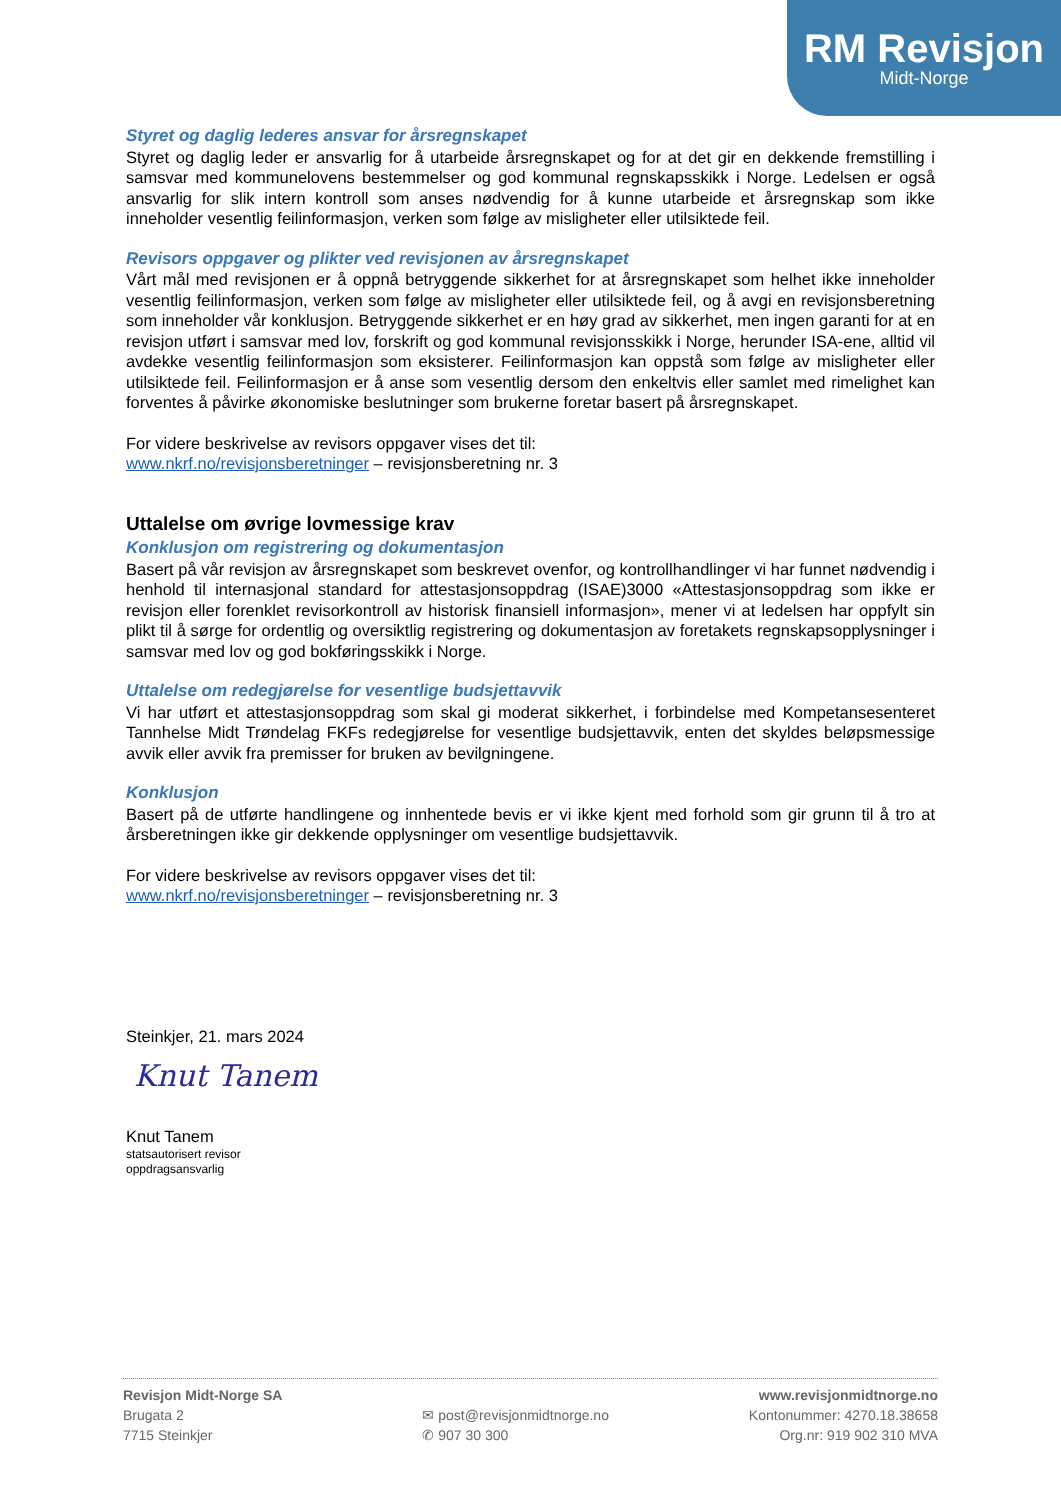RM Revisjon
Midt-Norge
Styret og daglig lederes ansvar for årsregnskapet
Styret og daglig leder er ansvarlig for å utarbeide årsregnskapet og for at det gir en dekkende fremstilling i samsvar med kommunelovens bestemmelser og god kommunal regnskapsskikk i Norge. Ledelsen er også ansvarlig for slik intern kontroll som anses nødvendig for å kunne utarbeide et årsregnskap som ikke inneholder vesentlig feilinformasjon, verken som følge av misligheter eller utilsiktede feil.
Revisors oppgaver og plikter ved revisjonen av årsregnskapet
Vårt mål med revisjonen er å oppnå betryggende sikkerhet for at årsregnskapet som helhet ikke inneholder vesentlig feilinformasjon, verken som følge av misligheter eller utilsiktede feil, og å avgi en revisjonsberetning som inneholder vår konklusjon. Betryggende sikkerhet er en høy grad av sikkerhet, men ingen garanti for at en revisjon utført i samsvar med lov, forskrift og god kommunal revisjonsskikk i Norge, herunder ISA-ene, alltid vil avdekke vesentlig feilinformasjon som eksisterer. Feilinformasjon kan oppstå som følge av misligheter eller utilsiktede feil. Feilinformasjon er å anse som vesentlig dersom den enkeltvis eller samlet med rimelighet kan forventes å påvirke økonomiske beslutninger som brukerne foretar basert på årsregnskapet.
For videre beskrivelse av revisors oppgaver vises det til:
www.nkrf.no/revisjonsberetninger – revisjonsberetning nr. 3
Uttalelse om øvrige lovmessige krav
Konklusjon om registrering og dokumentasjon
Basert på vår revisjon av årsregnskapet som beskrevet ovenfor, og kontrollhandlinger vi har funnet nødvendig i henhold til internasjonal standard for attestasjonsoppdrag (ISAE)3000 «Attestasjonsoppdrag som ikke er revisjon eller forenklet revisorkontroll av historisk finansiell informasjon», mener vi at ledelsen har oppfylt sin plikt til å sørge for ordentlig og oversiktlig registrering og dokumentasjon av foretakets regnskapsopplysninger i samsvar med lov og god bokføringsskikk i Norge.
Uttalelse om redegjørelse for vesentlige budsjettavvik
Vi har utført et attestasjonsoppdrag som skal gi moderat sikkerhet, i forbindelse med Kompetansesenteret Tannhelse Midt Trøndelag FKFs redegjørelse for vesentlige budsjettavvik, enten det skyldes beløpsmessige avvik eller avvik fra premisser for bruken av bevilgningene.
Konklusjon
Basert på de utførte handlingene og innhentede bevis er vi ikke kjent med forhold som gir grunn til å tro at årsberetningen ikke gir dekkende opplysninger om vesentlige budsjettavvik.
For videre beskrivelse av revisors oppgaver vises det til:
www.nkrf.no/revisjonsberetninger – revisjonsberetning nr. 3
Steinkjer, 21. mars 2024
Knut Tanem
Knut Tanem
statsautorisert revisor
oppdragsansvarlig
Revisjon Midt-Norge SA
Brugata 2
7715 Steinkjer
✉ post@revisjonmidtnorge.no
✆ 907 30 300
www.revisjonmidtnorge.no
Kontonummer: 4270.18.38658
Org.nr: 919 902 310 MVA